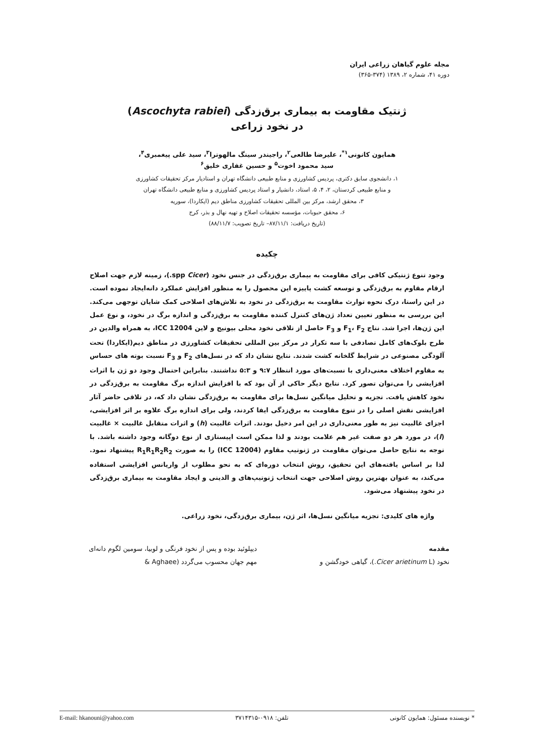مجله علوم گیاهان زراعی ایران
دوره ۴۱، شماره ۲، ۱۳۸۹ (۳۷۴-۳۶۵)
ژنتیک مقاومت به بیماری برق‌زدگی (Ascochyta rabiei)
در نخود زراعی
همایون کانونی<sup>۱*</sup>، علیرضا طالعی<sup>۲</sup>، راجیندر سینگ مالهوترا<sup>۳</sup>، سید علی پیغمبری<sup>۴</sup>،
سید محمود اخوت<sup>۵</sup> و حسین غفاری خلیق<sup>۶</sup>
۱، دانشجوی سابق دکتری، پردیس کشاورزی و منابع طبیعی دانشگاه تهران و استادیار مرکز تحقیقات کشاورزی
و منابع طبیعی کردستان، ۲، ۴، ۵، استاد، دانشیار و استاد پردیس کشاورزی و منابع طبیعی دانشگاه تهران
۳، محقق ارشد، مرکز بین المللی تحقیقات کشاورزی مناطق دیم (ایکاردا)، سوریه
۶، محقق حبوبات، مؤسسه تحقیقات اصلاح و تهیه نهال و بذر، کرج
(تاریخ دریافت: ۸۷/۱۱/۱– تاریخ تصویب: ۸۸/۱۱/۷)
چکیده
وجود تنوع ژنتیکی کافی برای مقاومت به بیماری برق‌زدگی در جنس نخود (Cicer spp.)، زمینه لازم جهت اصلاح ارقام مقاوم به برق‌زدگی و توسعه کشت پاییزه این محصول را به منظور افزایش عملکرد دانه‌ایجاد نموده است. در این راستا، درک نحوه توارث مقاومت به برق‌زدگی در نخود به تلاش‌های اصلاحی کمک شایان توجهی می‌کند. این بررسی به منظور تعیین تعداد ژن‌های کنترل کننده مقاومت به برق‌زدگی و اندازه برگ در نخود، و نوع عمل این ژن‌ها، اجرا شد. نتاج F<sub>1</sub>، F<sub>2</sub> و F<sub>3</sub> حاصل از تلاقی نخود محلی بیونیج و لاین ICC 12004، به همراه والدین در طرح بلوک‌های کامل تصادفی با سه تکرار در مرکز بین المللی تحقیقات کشاورزی در مناطق دیم(ایکاردا) تحت آلودگی مصنوعی در شرایط گلخانه کشت شدند. نتایج نشان داد که در نسل‌های F<sub>2</sub> و F<sub>3</sub> نسبت بوته های حساس به مقاوم اختلاف معنی‌داری با نسبت‌های مورد انتظار ۹:۷ و ۵:۳ نداشتند. بنابراین احتمال وجود دو ژن با اثرات افزایشی را می‌توان تصور کرد. نتایج دیگر حاکی از آن بود که با افزایش اندازه برگ مقاومت به برق‌زدگی در نخود کاهش یافت. تجزیه و تحلیل میانگین نسل‌ها برای مقاومت به برق‌زدگی نشان داد که، در تلاقی حاضر آثار افزایشی نقش اصلی را در تنوع مقاومت به برق‌زدگی ایفا کردند، ولی برای اندازه برگ علاوه بر اثر افزایشی، اجزای غالبیت نیز به طور معنی‌داری در این امر دخیل بودند. اثرات غالبیت (h) و اثرات متقابل غالبیت × غالبیت (l)، در مورد هر دو صفت غیر هم علامت بودند و لذا ممکن است اپیستازی از نوع دوگانه وجود داشته باشد. با توجه به نتایج حاصل می‌توان مقاومت در ژنوتیپ مقاوم (ICC 12004) را به صورت R<sub>1</sub>R<sub>1</sub>R<sub>2</sub>R<sub>2</sub> پیشنهاد نمود. لذا بر اساس یافته‌های این تحقیق، روش انتخاب دوره‌ای که به نحو مطلوب از واریانس افزایشی استفاده می‌کند، به عنوان بهترین روش اصلاحی جهت انتخاب ژنوتیپ‌های و الدینی و ایجاد مقاومت به بیماری برق‌زدگی در نخود پیشنهاد می‌شود.
واژه های کلیدی: تجزیه میانگین نسل‌ها، اثر ژن، بیماری برق‌زدگی، نخود زراعی.
مقدمه
نخود (Cicer arietinum L.)، گیاهی خودگشن و
دیپلوئید بوده و پس از نخود فرنگی و لوبیا، سومین لگوم دانه‌ای مهم جهان محسوب می‌گردد (Aghaee &
* نویسنده مسئول: همایون کانونی تلفن: ۰۹۱۸-۳۷۱۴۳۱۵ E-mail: hkanouni@yahoo.com